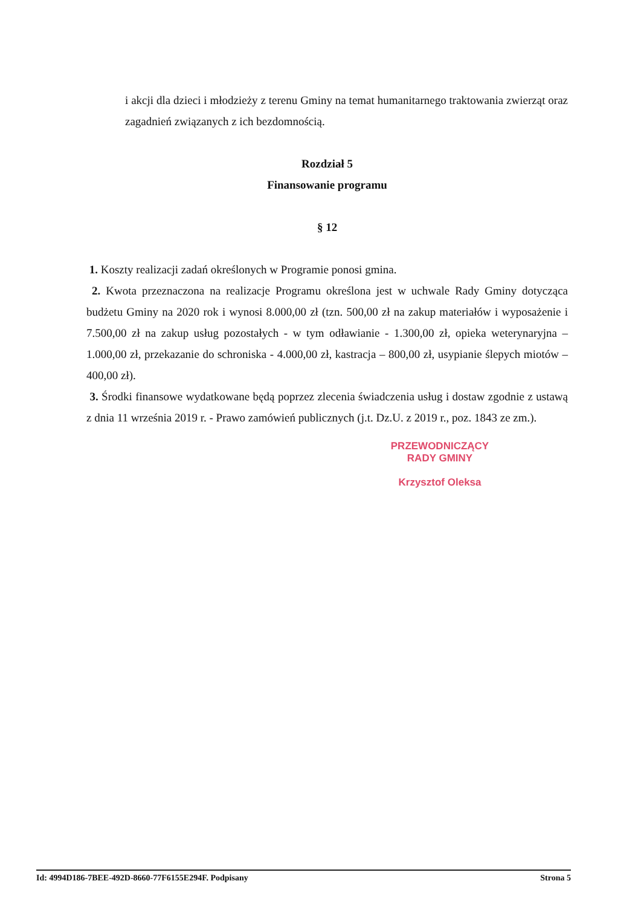i akcji dla dzieci i młodzieży z terenu Gminy na temat humanitarnego traktowania zwierząt oraz zagadnień związanych z ich bezdomnością.
Rozdział 5
Finansowanie programu
§ 12
1. Koszty realizacji zadań określonych w Programie ponosi gmina.
2. Kwota przeznaczona na realizacje Programu określona jest w uchwale Rady Gminy dotycząca budżetu Gminy na 2020 rok i wynosi 8.000,00 zł (tzn. 500,00 zł na zakup materiałów i wyposażenie i 7.500,00 zł na zakup usług pozostałych - w tym odławianie - 1.300,00 zł, opieka weterynaryjna – 1.000,00 zł, przekazanie do schroniska - 4.000,00 zł, kastracja – 800,00 zł, usypianie ślepych miotów – 400,00 zł).
3. Środki finansowe wydatkowane będą poprzez zlecenia świadczenia usług i dostaw zgodnie z ustawą z dnia 11 września 2019 r. - Prawo zamówień publicznych (j.t. Dz.U. z 2019 r., poz. 1843 ze zm.).
PRZEWODNICZĄCY
RADY GMINY
Krzysztof Oleksa
Id: 4994D186-7BEE-492D-8660-77F6155E294F. Podpisany Strona 5